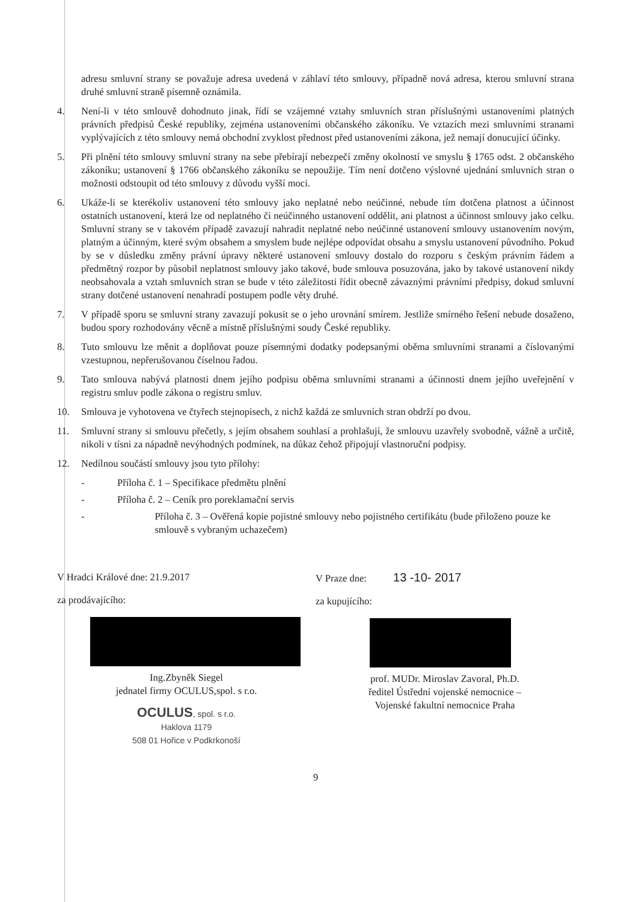adresu smluvní strany se považuje adresa uvedená v záhlaví této smlouvy, případně nová adresa, kterou smluvní strana druhé smluvní straně písemně oznámila.
4. Není-li v této smlouvě dohodnuto jinak, řídí se vzájemné vztahy smluvních stran příslušnými ustanoveními platných právních předpisů České republiky, zejména ustanoveními občanského zákoníku. Ve vztazích mezi smluvními stranami vyplývajících z této smlouvy nemá obchodní zvyklost přednost před ustanoveními zákona, jež nemají donucující účinky.
5. Při plnění této smlouvy smluvní strany na sebe přebírají nebezpečí změny okolností ve smyslu § 1765 odst. 2 občanského zákoníku; ustanovení § 1766 občanského zákoníku se nepoužije. Tím není dotčeno výslovné ujednání smluvních stran o možnosti odstoupit od této smlouvy z důvodu vyšší moci.
6. Ukáže-li se kterékoliv ustanovení této smlouvy jako neplatné nebo neúčinné, nebude tím dotčena platnost a účinnost ostatních ustanovení, která lze od neplatného či neúčinného ustanovení oddělit, ani platnost a účinnost smlouvy jako celku. Smluvní strany se v takovém případě zavazují nahradit neplatné nebo neúčinné ustanovení smlouvy ustanovením novým, platným a účinným, které svým obsahem a smyslem bude nejlépe odpovídat obsahu a smyslu ustanovení původního. Pokud by se v důsledku změny právní úpravy některé ustanovení smlouvy dostalo do rozporu s českým právním řádem a předmětný rozpor by působil neplatnost smlouvy jako takové, bude smlouva posuzována, jako by takové ustanovení nikdy neobsahovala a vztah smluvních stran se bude v této záležitosti řídit obecně závaznými právními předpisy, dokud smluvní strany dotčené ustanovení nenahradí postupem podle věty druhé.
7. V případě sporu se smluvní strany zavazují pokusit se o jeho urovnání smírem. Jestliže smírného řešení nebude dosaženo, budou spory rozhodovány věcně a místně příslušnými soudy České republiky.
8. Tuto smlouvu lze měnit a doplňovat pouze písemnými dodatky podepsanými oběma smluvními stranami a číslovanými vzestupnou, nepřerušovanou číselnou řadou.
9. Tato smlouva nabývá platnosti dnem jejího podpisu oběma smluvními stranami a účinnosti dnem jejího uveřejnění v registru smluv podle zákona o registru smluv.
10. Smlouva je vyhotovena ve čtyřech stejnopisech, z nichž každá ze smluvních stran obdrží po dvou.
11. Smluvní strany si smlouvu přečetly, s jejím obsahem souhlasí a prohlašují, že smlouvu uzavřely svobodně, vážně a určitě, nikoli v tísni za nápadně nevýhodných podmínek, na důkaz čehož připojují vlastnoruční podpisy.
12. Nedílnou součástí smlouvy jsou tyto přílohy:
- Příloha č. 1 – Specifikace předmětu plnění
- Příloha č. 2 – Ceník pro poreklamační servis
- Příloha č. 3 – Ověřená kopie pojistné smlouvy nebo pojistného certifikátu (bude přiloženo pouze ke smlouvě s vybraným uchazečem)
V Hradci Králové dne: 21.9.2017
za prodávajícího:
Ing.Zbyněk Siegel
jednatel firmy OCULUS,spol. s r.o.
OCULUS, spol. s r.o.
Haklova 1179
508 01 Hořice v Podkrkonoší
V Praze dne: 13 -10- 2017
za kupujícího:
prof. MUDr. Miroslav Zavoral, Ph.D.
ředitel Ústřední vojenské nemocnice –
Vojenské fakultní nemocnice Praha
9